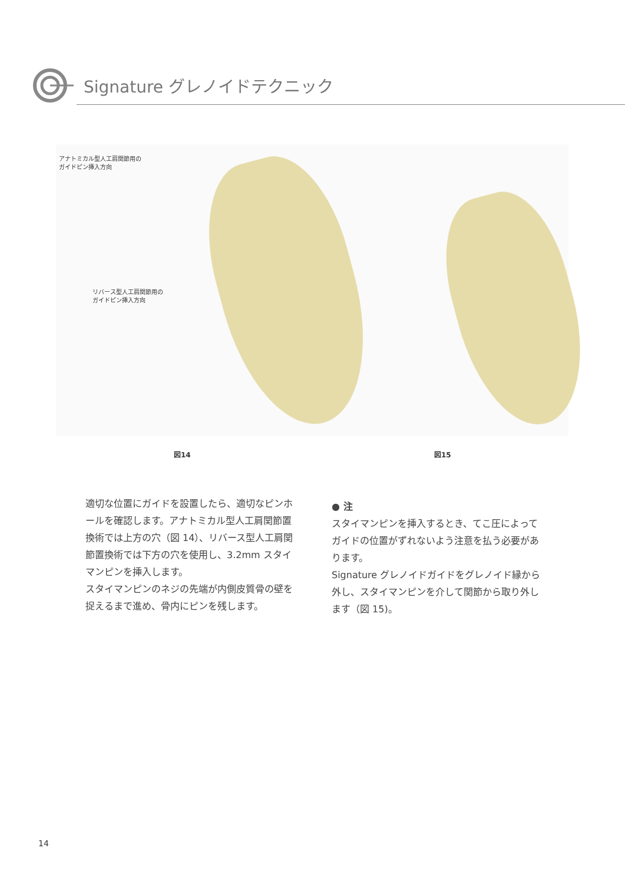Signature グレノイドテクニック
アナトミカル型人工肩関節用の
ガイドピン挿入方向
リバース型人工肩関節用の
ガイドピン挿入方向
図14 図15
適切な位置にガイドを設置したら、適切なピンホールを確認します。アナトミカル型人工肩関節置換術では上方の穴（図 14）、リバース型人工肩関節置換術では下方の穴を使用し、3.2mm スタイマンピンを挿入します。
スタイマンピンのネジの先端が内側皮質骨の壁を捉えるまで進め、骨内にピンを残します。
● 注
スタイマンピンを挿入するとき、てこ圧によってガイドの位置がずれないよう注意を払う必要があります。
Signature グレノイドガイドをグレノイド縁から外し、スタイマンピンを介して関節から取り外します（図 15)。
14